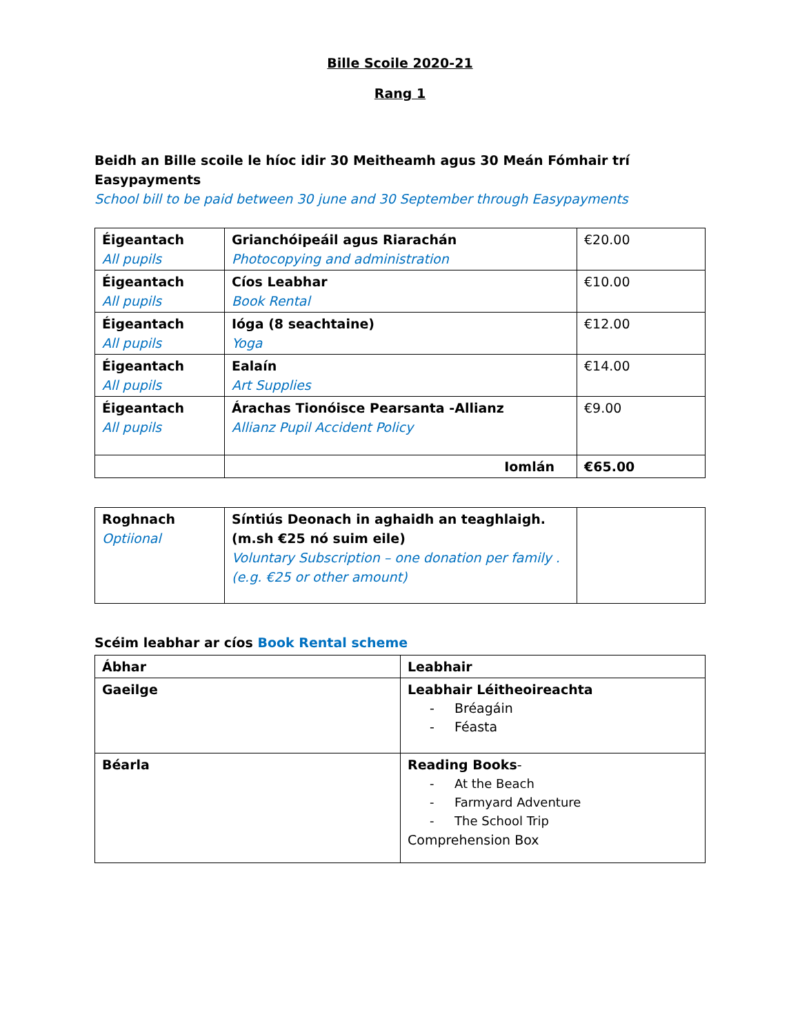Bille Scoile 2020-21
Rang 1
Beidh an Bille scoile le híoc idir 30 Meitheamh agus 30 Meán Fómhair trí Easypayments
School bill to be paid between 30 june and 30 September through Easypayments
| Éigeantach All pupils | Grianchóipeáil agus Riarachán Photocopying and administration | €20.00 |
| Éigeantach All pupils | Cíos Leabhar Book Rental | €10.00 |
| Éigeantach All pupils | Ióga (8 seachtaine) Yoga | €12.00 |
| Éigeantach All pupils | Ealaín Art Supplies | €14.00 |
| Éigeantach All pupils | Árachas Tionóisce Pearsanta -Allianz Allianz Pupil Accident Policy | €9.00 |
| | Iomlán | €65.00 |
| Roghnach Optiional | Síntiús Deonach in aghaidh an teaghlaigh. (m.sh €25 nó suim eile) Voluntary Subscription – one donation per family . (e.g. €25 or other amount) | |
Scéim leabhar ar cíos Book Rental scheme
| Ábhar | Leabhair |
| Gaeilge | Leabhair Léitheoireachta - Bréagáin - Féasta |
| Béarla | Reading Books - - At the Beach - Farmyard Adventure - The School Trip Comprehension Box |